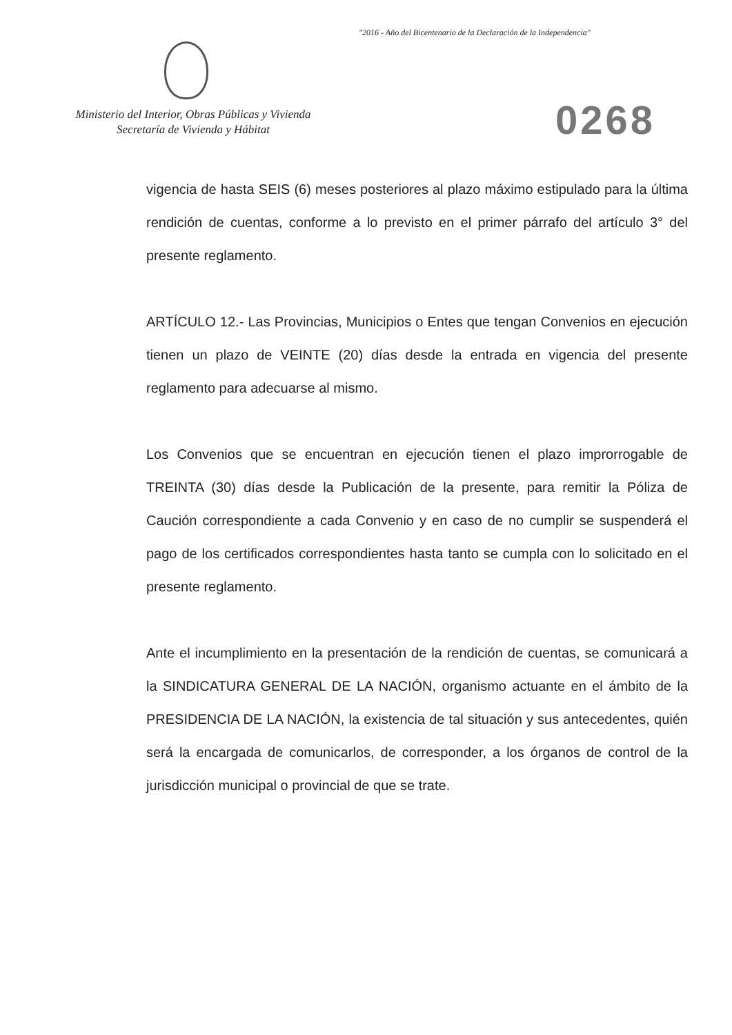"2016 - Año del Bicentenario de la Declaración de la Independencia"
Ministerio del Interior, Obras Públicas y Vivienda
Secretaría de Vivienda y Hábitat
0268
vigencia de hasta SEIS (6) meses posteriores al plazo máximo estipulado para la última rendición de cuentas, conforme a lo previsto en el primer párrafo del artículo 3° del presente reglamento.
ARTÍCULO 12.- Las Provincias, Municipios o Entes que tengan Convenios en ejecución tienen un plazo de VEINTE (20) días desde la entrada en vigencia del presente reglamento para adecuarse al mismo.
Los Convenios que se encuentran en ejecución tienen el plazo improrrogable de TREINTA (30) días desde la Publicación de la presente, para remitir la Póliza de Caución correspondiente a cada Convenio y en caso de no cumplir se suspenderá el pago de los certificados correspondientes hasta tanto se cumpla con lo solicitado en el presente reglamento.
Ante el incumplimiento en la presentación de la rendición de cuentas, se comunicará a la SINDICATURA GENERAL DE LA NACIÓN, organismo actuante en el ámbito de la PRESIDENCIA DE LA NACIÓN, la existencia de tal situación y sus antecedentes, quién será la encargada de comunicarlos, de corresponder, a los órganos de control de la jurisdicción municipal o provincial de que se trate.